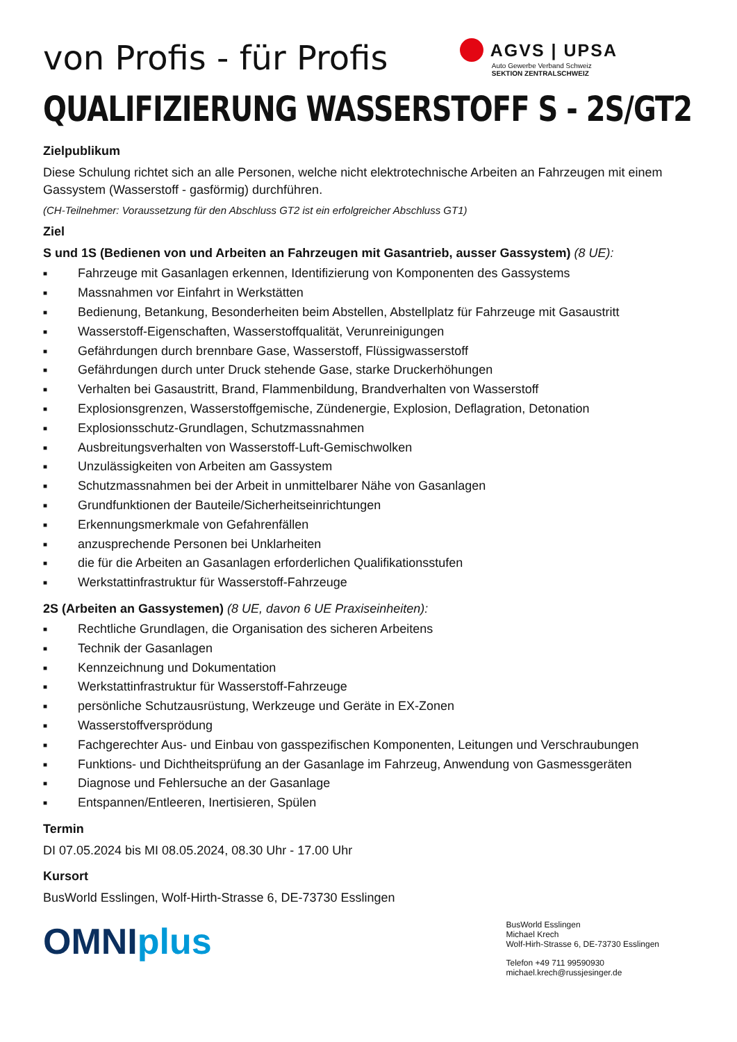von Profis - für Profis
AGVS | UPSA
Auto Gewerbe Verband Schweiz
SEKTION ZENTRALSCHWEIZ
QUALIFIZIERUNG WASSERSTOFF S - 2S/GT2
Zielpublikum
Diese Schulung richtet sich an alle Personen, welche nicht elektrotechnische Arbeiten an Fahrzeugen mit einem Gassystem (Wasserstoff - gasförmig) durchführen.
(CH-Teilnehmer: Voraussetzung für den Abschluss GT2 ist ein erfolgreicher Abschluss GT1)
Ziel
S und 1S (Bedienen von und Arbeiten an Fahrzeugen mit Gasantrieb, ausser Gassystem) (8 UE):
■ Fahrzeuge mit Gasanlagen erkennen, Identifizierung von Komponenten des Gassystems
■ Massnahmen vor Einfahrt in Werkstätten
■ Bedienung, Betankung, Besonderheiten beim Abstellen, Abstellplatz für Fahrzeuge mit Gasaustritt
■ Wasserstoff-Eigenschaften, Wasserstoffqualität, Verunreinigungen
■ Gefährdungen durch brennbare Gase, Wasserstoff, Flüssigwasserstoff
■ Gefährdungen durch unter Druck stehende Gase, starke Druckerhöhungen
■ Verhalten bei Gasaustritt, Brand, Flammenbildung, Brandverhalten von Wasserstoff
■ Explosionsgrenzen, Wasserstoffgemische, Zündenergie, Explosion, Deflagration, Detonation
■ Explosionsschutz-Grundlagen, Schutzmassnahmen
■ Ausbreitungsverhalten von Wasserstoff-Luft-Gemischwolken
■ Unzulässigkeiten von Arbeiten am Gassystem
■ Schutzmassnahmen bei der Arbeit in unmittelbarer Nähe von Gasanlagen
■ Grundfunktionen der Bauteile/Sicherheitseinrichtungen
■ Erkennungsmerkmale von Gefahrenfällen
■ anzusprechende Personen bei Unklarheiten
■ die für die Arbeiten an Gasanlagen erforderlichen Qualifikationsstufen
■ Werkstattinfrastruktur für Wasserstoff-Fahrzeuge
2S (Arbeiten an Gassystemen) (8 UE, davon 6 UE Praxiseinheiten):
■ Rechtliche Grundlagen, die Organisation des sicheren Arbeitens
■ Technik der Gasanlagen
■ Kennzeichnung und Dokumentation
■ Werkstattinfrastruktur für Wasserstoff-Fahrzeuge
■ persönliche Schutzausrüstung, Werkzeuge und Geräte in EX-Zonen
■ Wasserstoffversprödung
■ Fachgerechter Aus- und Einbau von gasspezifischen Komponenten, Leitungen und Verschraubungen
■ Funktions- und Dichtheitsprüfung an der Gasanlage im Fahrzeug, Anwendung von Gasmessgeräten
■ Diagnose und Fehlersuche an der Gasanlage
■ Entspannen/Entleeren, Inertisieren, Spülen
Termin
DI 07.05.2024 bis MI 08.05.2024, 08.30 Uhr - 17.00 Uhr
Kursort
BusWorld Esslingen, Wolf-Hirth-Strasse 6, DE-73730 Esslingen
OMNIplus
BusWorld Esslingen
Michael Krech
Wolf-Hirh-Strasse 6, DE-73730 Esslingen
Telefon +49 711 99590930
michael.krech@russjesinger.de